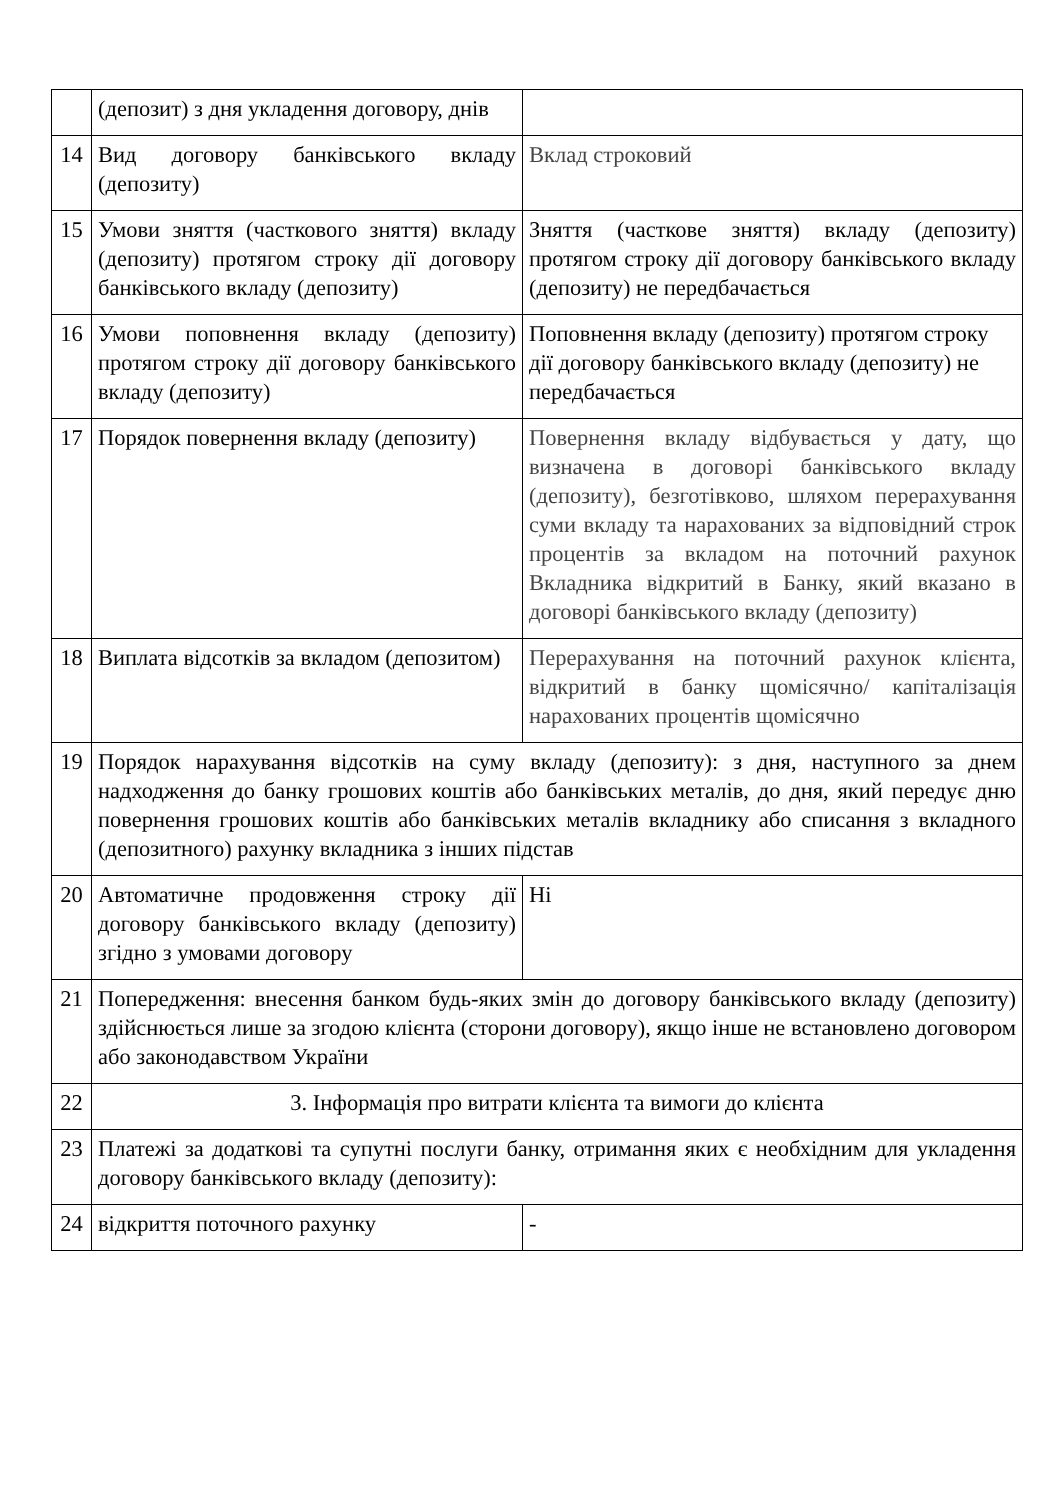| | (депозит) з дня укладення договору, днів | |
| 14 | Вид договору банківського вкладу (депозиту) | Вклад строковий |
| 15 | Умови зняття (часткового зняття) вкладу (депозиту) протягом строку дії договору банківського вкладу (депозиту) | Зняття (часткове зняття) вкладу (депозиту) протягом строку дії договору банківського вкладу (депозиту) не передбачається |
| 16 | Умови поповнення вкладу (депозиту) протягом строку дії договору банківського вкладу (депозиту) | Поповнення вкладу (депозиту) протягом строку дії договору банківського вкладу (депозиту) не передбачається |
| 17 | Порядок повернення вкладу (депозиту) | Повернення вкладу відбувається у дату, що визначена в договорі банківського вкладу (депозиту), безготівково, шляхом перерахування суми вкладу та нарахованих за відповідний строк процентів за вкладом на поточний рахунок Вкладника відкритий в Банку, який вказано в договорі банківського вкладу (депозиту) |
| 18 | Виплата відсотків за вкладом (депозитом) | Перерахування на поточний рахунок клієнта, відкритий в банку щомісячно/ капіталізація нарахованих процентів щомісячно |
| 19 | Порядок нарахування відсотків на суму вкладу (депозиту): з дня, наступного за днем надходження до банку грошових коштів або банківських металів, до дня, який передує дню повернення грошових коштів або банківських металів вкладнику або списання з вкладного (депозитного) рахунку вкладника з інших підстав | |
| 20 | Автоматичне продовження строку дії договору банківського вкладу (депозиту) згідно з умовами договору | Ні |
| 21 | Попередження: внесення банком будь-яких змін до договору банківського вкладу (депозиту) здійснюється лише за згодою клієнта (сторони договору), якщо інше не встановлено договором або законодавством України | |
| 22 | 3. Інформація про витрати клієнта та вимоги до клієнта | |
| 23 | Платежі за додаткові та супутні послуги банку, отримання яких є необхідним для укладення договору банківського вкладу (депозиту): | |
| 24 | відкриття поточного рахунку | - |